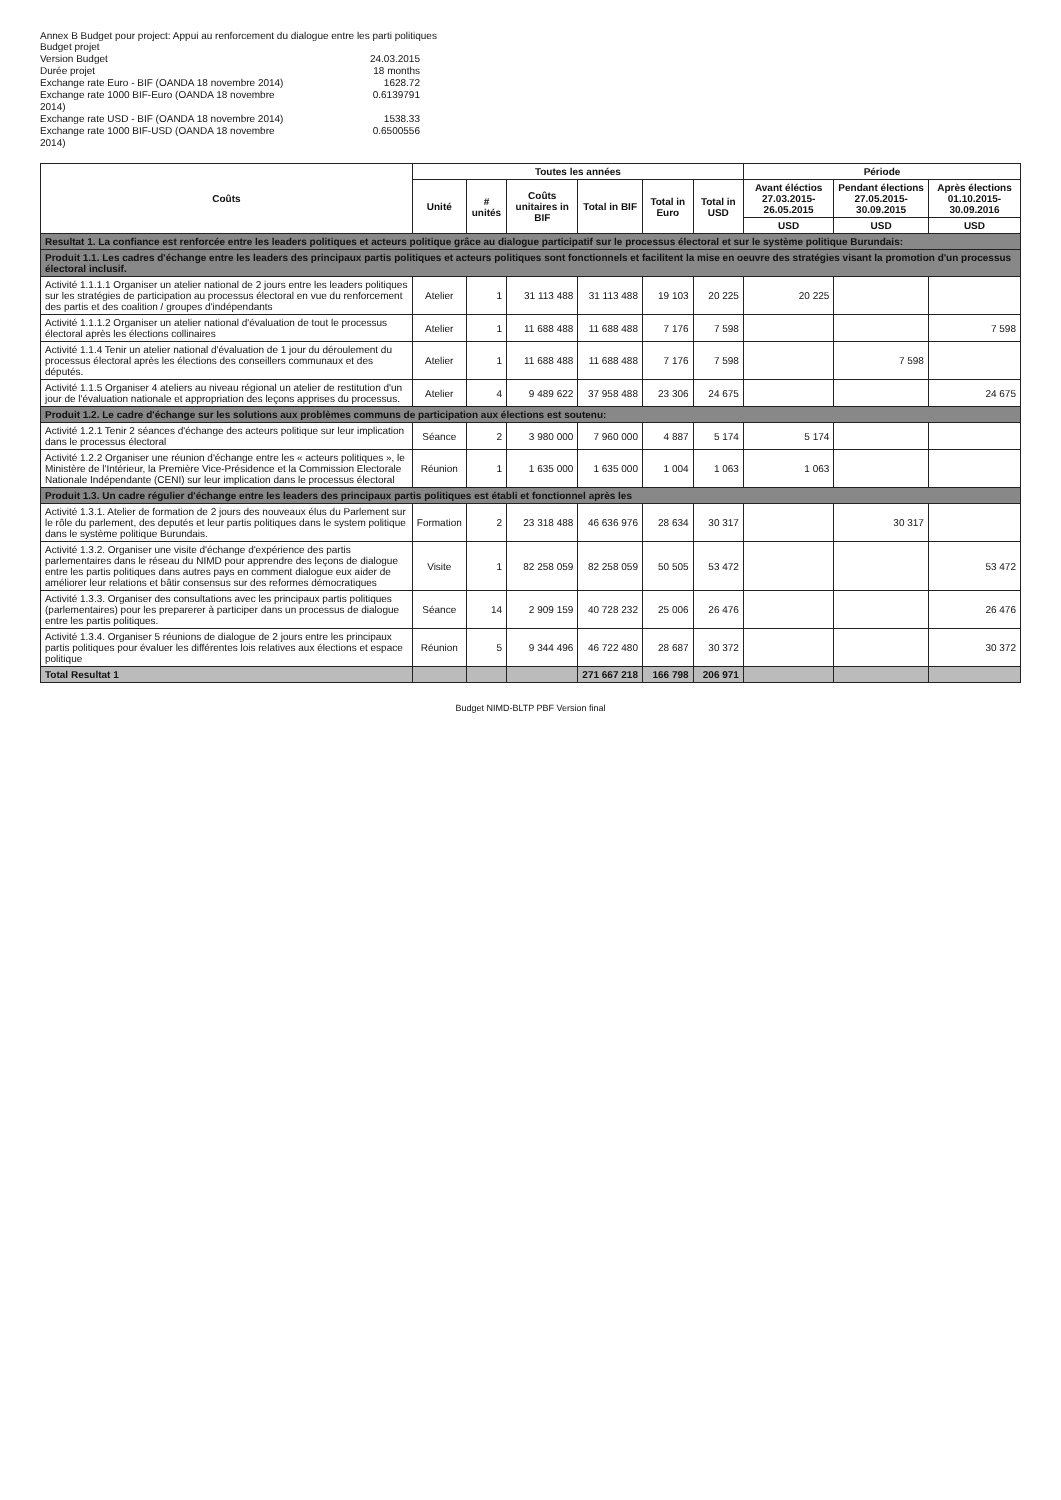Annex B Budget pour project: Appui au renforcement du dialogue entre les parti politiques
Budget projet
Version Budget
24.03.2015
Durée projet
18 months
Exchange rate Euro - BIF (OANDA 18 novembre 2014)
1628.72
Exchange rate 1000 BIF-Euro (OANDA 18 novembre 2014)
0.6139791
Exchange rate USD - BIF (OANDA 18 novembre 2014)
1538.33
Exchange rate 1000 BIF-USD (OANDA 18 novembre 2014)
0.6500556
| Coûts | Toutes les années | | | | | | Période | | |
| --- | --- | --- | --- | --- | --- | --- | --- | --- | --- |
| | Unité | # unités | Coûts unitaires in BIF | Total in BIF | Total in Euro | Total in USD | Avant éléctios 27.03.2015- 26.05.2015 | Pendant élections 27.05.2015- 30.09.2015 | Après élections 01.10.2015- 30.09.2016 |
| | | | | | | | USD | USD | USD |
| Resultat 1. La confiance est renforcée entre les leaders politiques et acteurs politique grâce au dialogue participatif sur le processus électoral et sur le système politique Burundais: | | | | | | | | | |
| Produit 1.1. Les cadres d'échange entre les leaders des principaux partis politiques et acteurs politiques sont fonctionnels et facilitent la mise en oeuvre des stratégies visant la promotion d'un processus électoral inclusif. | | | | | | | | | |
| Activité 1.1.1.1 Organiser un atelier national de 2 jours entre les leaders politiques sur les stratégies de participation au processus électoral en vue du renforcement des partis et des coalition / groupes d'indépendants | Atelier | 1 | 31 113 488 | 31 113 488 | 19 103 | 20 225 | 20 225 | | |
| Activité 1.1.1.2 Organiser un atelier national d'évaluation de tout le processus électoral après les élections collinaires | Atelier | 1 | 11 688 488 | 11 688 488 | 7 176 | 7 598 | | | 7 598 |
| Activité 1.1.4 Tenir un atelier national d'évaluation de 1 jour du déroulement du processus électoral après les élections des conseillers communaux et des députés. | Atelier | 1 | 11 688 488 | 11 688 488 | 7 176 | 7 598 | | 7 598 | |
| Activité 1.1.5 Organiser 4 ateliers au niveau régional un atelier de restitution d'un jour de l'évaluation nationale et appropriation des leçons apprises du processus. | Atelier | 4 | 9 489 622 | 37 958 488 | 23 306 | 24 675 | | | 24 675 |
| Produit 1.2. Le cadre d'échange sur les solutions aux problèmes communs de participation aux élections est soutenu: | | | | | | | | | |
| Activité 1.2.1 Tenir 2 séances d'échange des acteurs politique sur leur implication dans le processus électoral | Séance | 2 | 3 980 000 | 7 960 000 | 4 887 | 5 174 | 5 174 | | |
| Activité 1.2.2 Organiser une réunion d'échange entre les « acteurs politiques », le Ministère de l'Intérieur, la Première Vice-Présidence et la Commission Electorale Nationale Indépendante (CENI) sur leur implication dans le processus électoral | Réunion | 1 | 1 635 000 | 1 635 000 | 1 004 | 1 063 | 1 063 | | |
| Produit 1.3. Un cadre régulier d'échange entre les leaders des principaux partis politiques est établi et fonctionnel après les | | | | | | | | | |
| Activité 1.3.1. Atelier de formation de 2 jours des nouveaux élus du Parlement sur le rôle du parlement, des deputés et leur partis politiques dans le system politique dans le système politique Burundais. | Formation | 2 | 23 318 488 | 46 636 976 | 28 634 | 30 317 | | 30 317 | |
| Activité 1.3.2. Organiser une visite d'échange d'expérience des partis parlementaires dans le réseau du NIMD pour apprendre des leçons de dialogue entre les partis politiques dans autres pays en comment dialogue eux aider de améliorer leur relations et bâtir consensus sur des reformes démocratiques | Visite | 1 | 82 258 059 | 82 258 059 | 50 505 | 53 472 | | | 53 472 |
| Activité 1.3.3. Organiser des consultations avec les principaux partis politiques (parlementaires) pour les preparerer à participer dans un processus de dialogue entre les partis politiques. | Séance | 14 | 2 909 159 | 40 728 232 | 25 006 | 26 476 | | | 26 476 |
| Activité 1.3.4. Organiser 5 réunions de dialogue de 2 jours entre les principaux partis politiques pour évaluer les différentes lois relatives aux élections et espace politique | Réunion | 5 | 9 344 496 | 46 722 480 | 28 687 | 30 372 | | | 30 372 |
| Total Resultat 1 | | | | 271 667 218 | 166 798 | 206 971 | | | |
Budget NIMD-BLTP PBF Version final